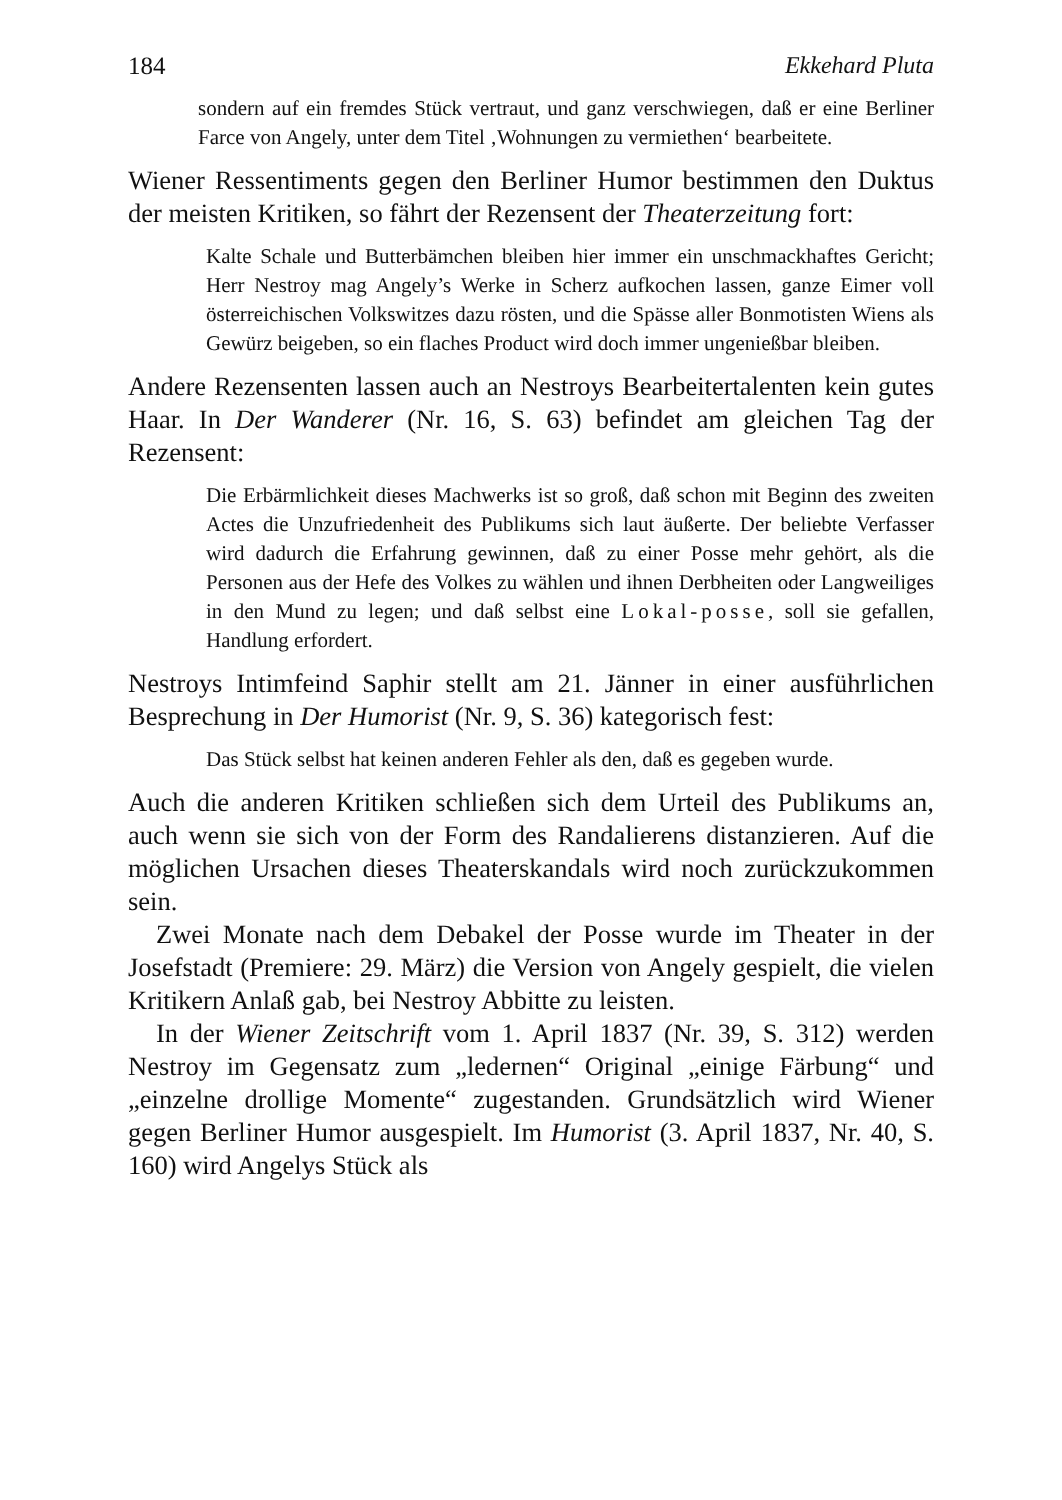184 Ekkehard Pluta
sondern auf ein fremdes Stück vertraut, und ganz verschwiegen, daß er eine Berliner Farce von Angely, unter dem Titel ‚Wohnungen zu vermiethen‘ bearbeitete.
Wiener Ressentiments gegen den Berliner Humor bestimmen den Duktus der meisten Kritiken, so fährt der Rezensent der Theaterzeitung fort:
Kalte Schale und Butterbämchen bleiben hier immer ein unschmackhaftes Gericht; Herr Nestroy mag Angely’s Werke in Scherz aufkochen lassen, ganze Eimer voll österreichischen Volkswitzes dazu rösten, und die Spässe aller Bonmotisten Wiens als Gewürz beigeben, so ein flaches Product wird doch immer ungenießbar bleiben.
Andere Rezensenten lassen auch an Nestroys Bearbeitertalenten kein gutes Haar. In Der Wanderer (Nr. 16, S. 63) befindet am gleichen Tag der Rezensent:
Die Erbärmlichkeit dieses Machwerks ist so groß, daß schon mit Beginn des zweiten Actes die Unzufriedenheit des Publikums sich laut äußerte. Der beliebte Verfasser wird dadurch die Erfahrung gewinnen, daß zu einer Posse mehr gehört, als die Personen aus der Hefe des Volkes zu wählen und ihnen Derbheiten oder Langweiliges in den Mund zu legen; und daß selbst eine Lokal-posse, soll sie gefallen, Handlung erfordert.
Nestroys Intimfeind Saphir stellt am 21. Jänner in einer ausführlichen Besprechung in Der Humorist (Nr. 9, S. 36) kategorisch fest:
Das Stück selbst hat keinen anderen Fehler als den, daß es gegeben wurde.
Auch die anderen Kritiken schließen sich dem Urteil des Publikums an, auch wenn sie sich von der Form des Randalierens distanzieren. Auf die möglichen Ursachen dieses Theaterskandals wird noch zurückzukommen sein.
Zwei Monate nach dem Debakel der Posse wurde im Theater in der Josefstadt (Premiere: 29. März) die Version von Angely gespielt, die vielen Kritikern Anlaß gab, bei Nestroy Abbitte zu leisten.
In der Wiener Zeitschrift vom 1. April 1837 (Nr. 39, S. 312) werden Nestroy im Gegensatz zum „ledernen“ Original „einige Färbung“ und „einzelne drollige Momente“ zugestanden. Grundsätzlich wird Wiener gegen Berliner Humor ausgespielt. Im Humorist (3. April 1837, Nr. 40, S. 160) wird Angelys Stück als